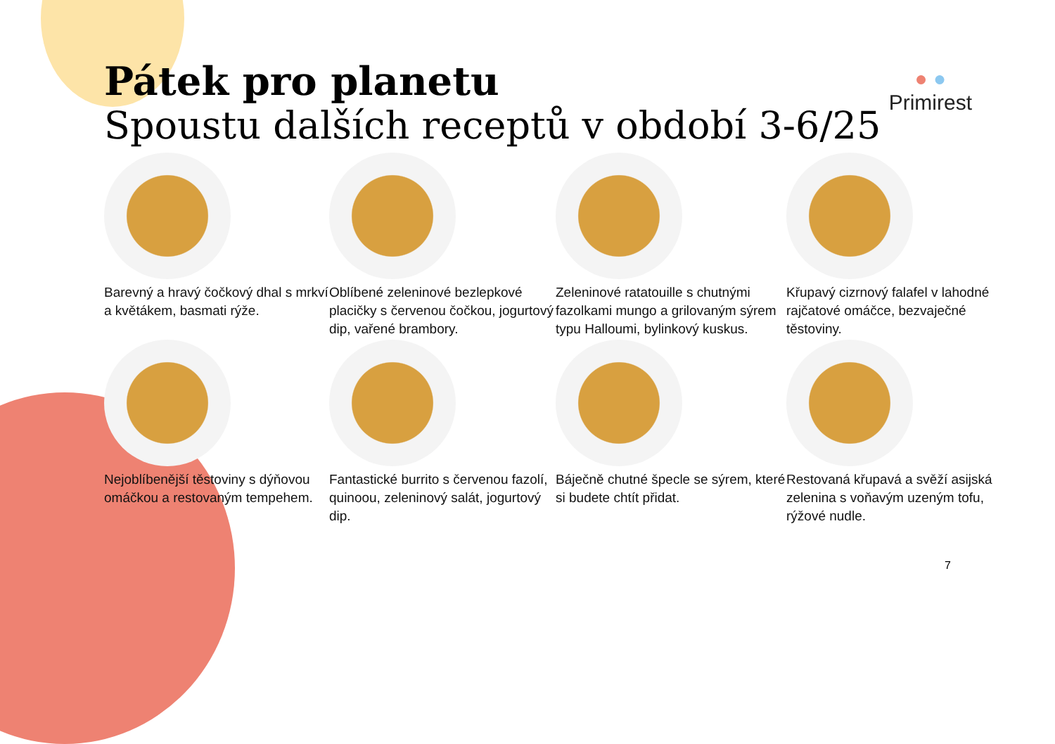Pátek pro planetu
Spoustu dalších receptů v období 3-6/25
● ●
Primirest
Barevný a hravý čočkový dhal s mrkví a květákem, basmati rýže.
Oblíbené zeleninové bezlepkové placičky s červenou čočkou, jogurtový dip, vařené brambory.
Zeleninové ratatouille s chutnými fazolkami mungo a grilovaným sýrem typu Halloumi, bylinkový kuskus.
Křupavý cizrnový falafel v lahodné rajčatové omáčce, bezvaječné těstoviny.
Nejoblíbenější těstoviny s dýňovou omáčkou a restovaným tempehem.
Fantastické burrito s červenou fazolí, quinoou, zeleninový salát, jogurtový dip.
Báječně chutné špecle se sýrem, které si budete chtít přidat.
Restovaná křupavá a svěží asijská zelenina s voňavým uzeným tofu, rýžové nudle.
7